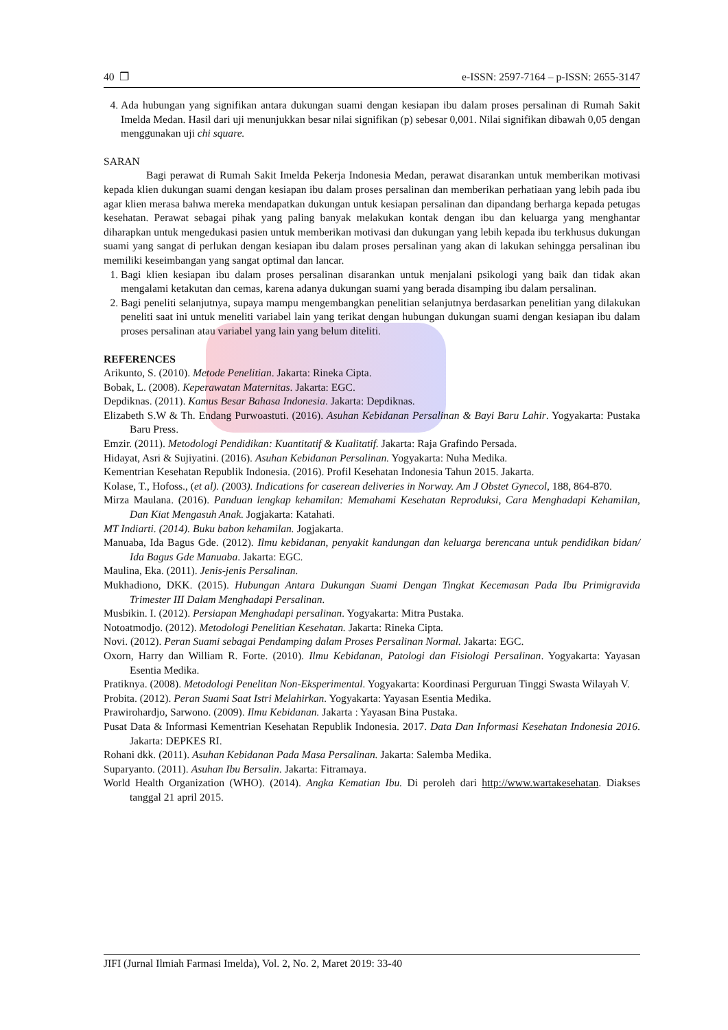40 ❐ e-ISSN: 2597-7164 – p-ISSN: 2655-3147
4. Ada hubungan yang signifikan antara dukungan suami dengan kesiapan ibu dalam proses persalinan di Rumah Sakit Imelda Medan. Hasil dari uji menunjukkan besar nilai signifikan (p) sebesar 0,001. Nilai signifikan dibawah 0,05 dengan menggunakan uji chi square.
SARAN
Bagi perawat di Rumah Sakit Imelda Pekerja Indonesia Medan, perawat disarankan untuk memberikan motivasi kepada klien dukungan suami dengan kesiapan ibu dalam proses persalinan dan memberikan perhatiaan yang lebih pada ibu agar klien merasa bahwa mereka mendapatkan dukungan untuk kesiapan persalinan dan dipandang berharga kepada petugas kesehatan. Perawat sebagai pihak yang paling banyak melakukan kontak dengan ibu dan keluarga yang menghantar diharapkan untuk mengedukasi pasien untuk memberikan motivasi dan dukungan yang lebih kepada ibu terkhusus dukungan suami yang sangat di perlukan dengan kesiapan ibu dalam proses persalinan yang akan di lakukan sehingga persalinan ibu memiliki keseimbangan yang sangat optimal dan lancar.
1. Bagi klien kesiapan ibu dalam proses persalinan disarankan untuk menjalani psikologi yang baik dan tidak akan mengalami ketakutan dan cemas, karena adanya dukungan suami yang berada disamping ibu dalam persalinan.
2. Bagi peneliti selanjutnya, supaya mampu mengembangkan penelitian selanjutnya berdasarkan penelitian yang dilakukan peneliti saat ini untuk meneliti variabel lain yang terikat dengan hubungan dukungan suami dengan kesiapan ibu dalam proses persalinan atau variabel yang lain yang belum diteliti.
REFERENCES
Arikunto, S. (2010). Metode Penelitian. Jakarta: Rineka Cipta.
Bobak, L. (2008). Keperawatan Maternitas. Jakarta: EGC.
Depdiknas. (2011). Kamus Besar Bahasa Indonesia. Jakarta: Depdiknas.
Elizabeth S.W & Th. Endang Purwoastuti. (2016). Asuhan Kebidanan Persalinan & Bayi Baru Lahir. Yogyakarta: Pustaka Baru Press.
Emzir. (2011). Metodologi Pendidikan: Kuantitatif & Kualitatif. Jakarta: Raja Grafindo Persada.
Hidayat, Asri & Sujiyatini. (2016). Asuhan Kebidanan Persalinan. Yogyakarta: Nuha Medika.
Kementrian Kesehatan Republik Indonesia. (2016). Profil Kesehatan Indonesia Tahun 2015. Jakarta.
Kolase, T., Hofoss., (et al). (2003). Indications for caserean deliveries in Norway. Am J Obstet Gynecol, 188, 864-870.
Mirza Maulana. (2016). Panduan lengkap kehamilan: Memahami Kesehatan Reproduksi, Cara Menghadapi Kehamilan, Dan Kiat Mengasuh Anak. Jogjakarta: Katahati.
MT Indiarti. (2014). Buku babon kehamilan. Jogjakarta.
Manuaba, Ida Bagus Gde. (2012). Ilmu kebidanan, penyakit kandungan dan keluarga berencana untuk pendidikan bidan/ Ida Bagus Gde Manuaba. Jakarta: EGC.
Maulina, Eka. (2011). Jenis-jenis Persalinan.
Mukhadiono, DKK. (2015). Hubungan Antara Dukungan Suami Dengan Tingkat Kecemasan Pada Ibu Primigravida Trimester III Dalam Menghadapi Persalinan.
Musbikin. I. (2012). Persiapan Menghadapi persalinan. Yogyakarta: Mitra Pustaka.
Notoatmodjo. (2012). Metodologi Penelitian Kesehatan. Jakarta: Rineka Cipta.
Novi. (2012). Peran Suami sebagai Pendamping dalam Proses Persalinan Normal. Jakarta: EGC.
Oxorn, Harry dan William R. Forte. (2010). Ilmu Kebidanan, Patologi dan Fisiologi Persalinan. Yogyakarta: Yayasan Esentia Medika.
Pratiknya. (2008). Metodologi Penelitan Non-Eksperimental. Yogyakarta: Koordinasi Perguruan Tinggi Swasta Wilayah V.
Probita. (2012). Peran Suami Saat Istri Melahirkan. Yogyakarta: Yayasan Esentia Medika.
Prawirohardjo, Sarwono. (2009). Ilmu Kebidanan. Jakarta : Yayasan Bina Pustaka.
Pusat Data & Informasi Kementrian Kesehatan Republik Indonesia. 2017. Data Dan Informasi Kesehatan Indonesia 2016. Jakarta: DEPKES RI.
Rohani dkk. (2011). Asuhan Kebidanan Pada Masa Persalinan. Jakarta: Salemba Medika.
Suparyanto. (2011). Asuhan Ibu Bersalin. Jakarta: Fitramaya.
World Health Organization (WHO). (2014). Angka Kematian Ibu. Di peroleh dari http://www.wartakesehatan. Diakses tanggal 21 april 2015.
JIFI (Jurnal Ilmiah Farmasi Imelda), Vol. 2, No. 2, Maret 2019: 33-40